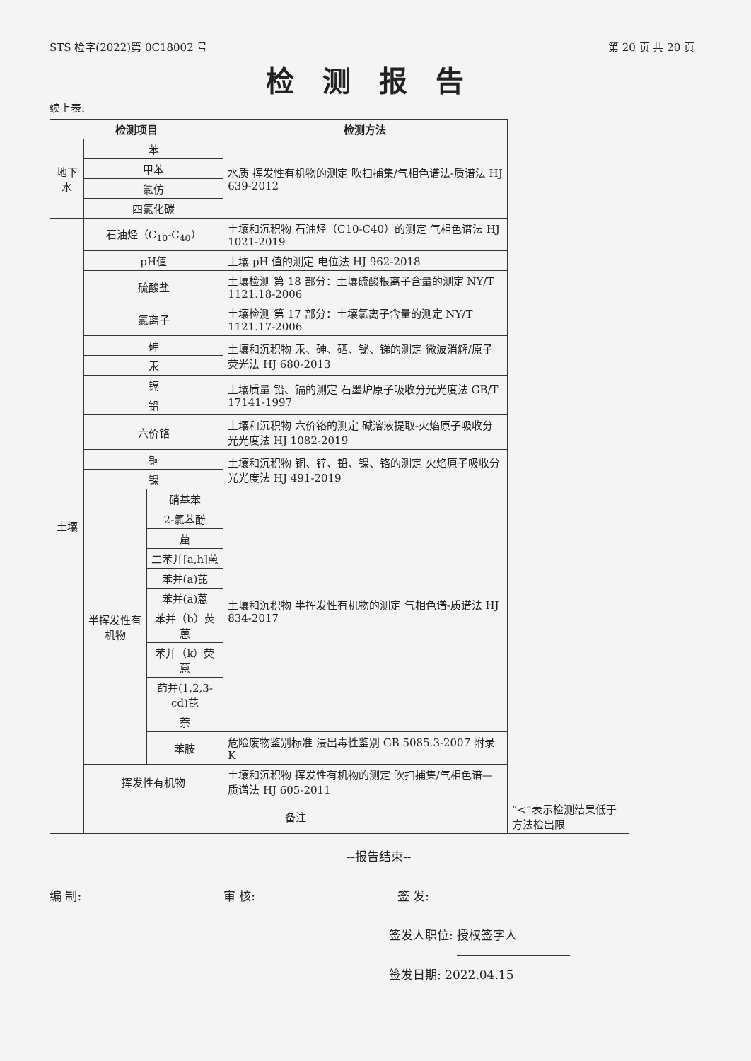STS 检字(2022)第 0C18002 号 第 20 页 共 20 页
检测报告
续上表:
| 检测项目 | | | 检测方法 | |
| --- | --- | --- | --- | --- |
| 地下水 | 苯 | | 水质 挥发性有机物的测定 吹扫捕集/气相色谱法-质谱法 HJ 639-2012 | |
| | 甲苯 | | | |
| | 氯仿 | | | |
| | 四氯化碳 | | | |
| 土壤 | 石油烃（C<sub>10</sub>-C<sub>40</sub>） | | 土壤和沉积物 石油烃（C10-C40）的测定 气相色谱法 HJ 1021-2019 | |
| | pH值 | | 土壤 pH 值的测定 电位法 HJ 962-2018 | |
| | 硫酸盐 | | 土壤检测 第 18 部分：土壤硫酸根离子含量的测定 NY/T 1121.18-2006 | |
| | 氯离子 | | 土壤检测 第 17 部分：土壤氯离子含量的测定 NY/T 1121.17-2006 | |
| | 砷 | | 土壤和沉积物 汞、砷、硒、铋、锑的测定 微波消解/原子荧光法 HJ 680-2013 | |
| | 汞 | | | |
| | 镉 | | 土壤质量 铅、镉的测定 石墨炉原子吸收分光光度法 GB/T 17141-1997 | |
| | 铅 | | | |
| | 六价铬 | | 土壤和沉积物 六价铬的测定 碱溶液提取-火焰原子吸收分光光度法 HJ 1082-2019 | |
| | 铜 | | 土壤和沉积物 铜、锌、铅、镍、铬的测定 火焰原子吸收分光光度法 HJ 491-2019 | |
| | 镍 | | | |
| | 半挥发性有机物 | 硝基苯 | 土壤和沉积物 半挥发性有机物的测定 气相色谱-质谱法 HJ 834-2017 | |
| | | 2-氯苯酚 | | |
| | | 䓛 | | |
| | | 二苯并[a,h]蒽 | | |
| | | 苯并(a)芘 | | |
| | | 苯并(a)蒽 | | |
| | | 苯并（b）荧蒽 | | |
| | | 苯并（k）荧蒽 | | |
| | | 茚并(1,2,3-cd)芘 | | |
| | | 萘 | | |
| | | 苯胺 | 危险废物鉴别标准 浸出毒性鉴别 GB 5085.3-2007 附录 K | |
| | 挥发性有机物 | | 土壤和沉积物 挥发性有机物的测定 吹扫捕集/气相色谱—质谱法 HJ 605-2011 | |
| | 备注 | | | “<”表示检测结果低于方法检出限 |
--报告结束--
编 制: 审 核: 签 发:
签发人职位: 授权签字人
签发日期: 2022.04.15